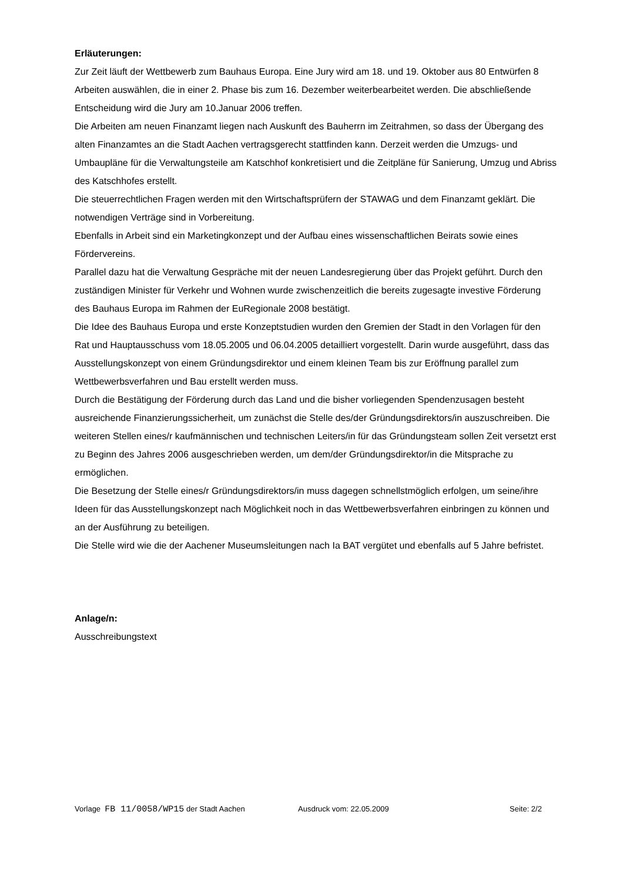Erläuterungen:
Zur Zeit läuft der Wettbewerb zum Bauhaus Europa. Eine Jury wird am 18. und 19. Oktober aus 80 Entwürfen 8 Arbeiten auswählen, die in einer 2. Phase bis zum 16. Dezember weiterbearbeitet werden. Die abschließende Entscheidung wird die Jury am 10.Januar 2006 treffen.
Die Arbeiten am neuen Finanzamt liegen nach Auskunft des Bauherrn im Zeitrahmen, so dass der Übergang des alten Finanzamtes an die Stadt Aachen vertragsgerecht stattfinden kann. Derzeit werden die Umzugs- und Umbaupläne für die Verwaltungsteile am Katschhof konkretisiert und die Zeitpläne für Sanierung, Umzug und Abriss des Katschhofes erstellt.
Die steuerrechtlichen Fragen werden mit den Wirtschaftsprüfern der STAWAG und dem Finanzamt geklärt. Die notwendigen Verträge sind in Vorbereitung.
Ebenfalls in Arbeit sind ein Marketingkonzept und der Aufbau eines wissenschaftlichen Beirats sowie eines Fördervereins.
Parallel dazu hat die Verwaltung Gespräche mit der neuen Landesregierung über das Projekt geführt. Durch den zuständigen Minister für Verkehr und Wohnen wurde zwischenzeitlich die bereits zugesagte investive Förderung des Bauhaus Europa im Rahmen der EuRegionale 2008 bestätigt.
Die Idee des Bauhaus Europa und erste Konzeptstudien wurden den Gremien der Stadt in den Vorlagen für den Rat und Hauptausschuss vom 18.05.2005 und 06.04.2005 detailliert vorgestellt. Darin wurde ausgeführt, dass das Ausstellungskonzept von einem Gründungsdirektor und einem kleinen Team bis zur Eröffnung parallel zum Wettbewerbsverfahren und Bau erstellt werden muss.
Durch die Bestätigung der Förderung durch das Land und die bisher vorliegenden Spendenzusagen besteht ausreichende Finanzierungssicherheit, um zunächst die Stelle des/der Gründungsdirektors/in auszuschreiben. Die weiteren Stellen eines/r kaufmännischen und technischen Leiters/in für das Gründungsteam sollen Zeit versetzt erst zu Beginn des Jahres 2006 ausgeschrieben werden, um dem/der Gründungsdirektor/in die Mitsprache zu ermöglichen.
Die Besetzung der Stelle eines/r Gründungsdirektors/in muss dagegen schnellstmöglich erfolgen, um seine/ihre Ideen für das Ausstellungskonzept nach Möglichkeit noch in das Wettbewerbsverfahren einbringen zu können und an der Ausführung zu beteiligen.
Die Stelle wird wie die der Aachener Museumsleitungen nach Ia BAT vergütet und ebenfalls auf 5 Jahre befristet.
Anlage/n:
Ausschreibungstext
Vorlage FB 11/0058/WP15 der Stadt Aachen Ausdruck vom: 22.05.2009 Seite: 2/2